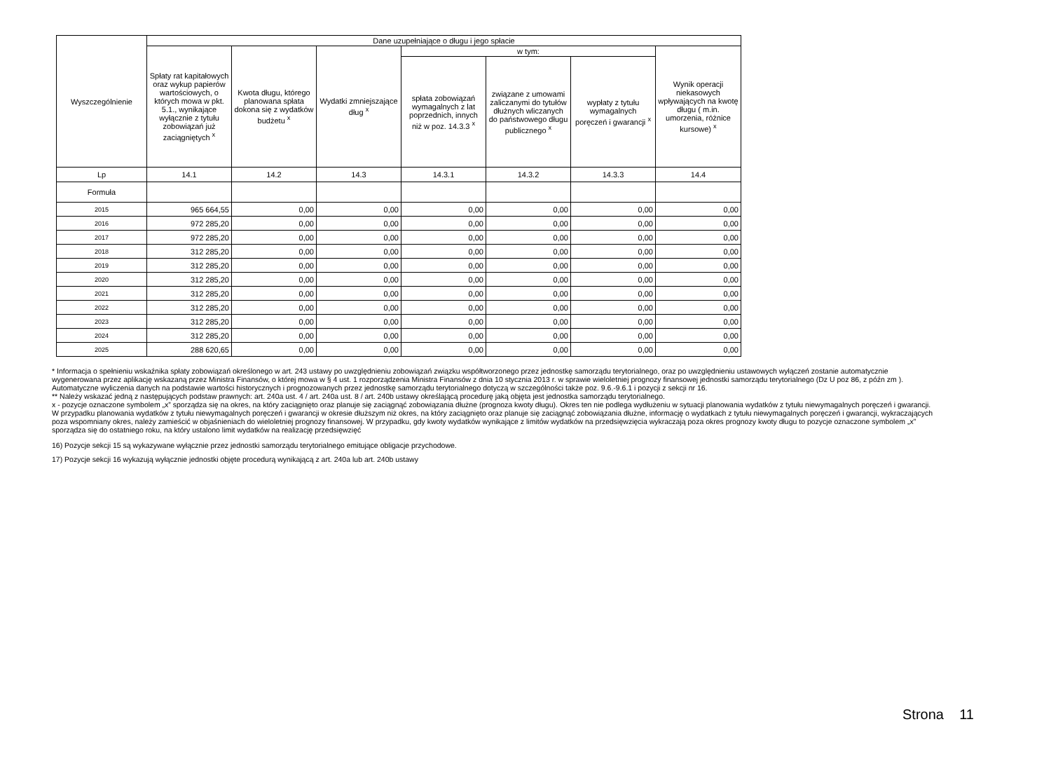| Wyszczególnienie | Dane uzupełniające o długu i jego spłacie | | | | | | |
| --- | --- | --- | --- | --- | --- | --- | --- |
| | Spłaty rat kapitałowych oraz wykup papierów wartościowych, o których mowa w pkt. 5.1., wynikające wyłącznie z tytułu zobowiązań już zaciągniętych <sup>x</sup> | Kwota długu, którego planowana spłata dokona się z wydatków budżetu <sup>x</sup> | Wydatki zmniejszające dług <sup>x</sup> | w tym: | | | Wynik operacji niekasowych wpływających na kwotę długu ( m.in. umorzenia, różnice kursowe) <sup>x</sup> |
| | | | | spłata zobowiązań wymagalnych z lat poprzednich, innych niż w poz. 14.3.3 <sup>x</sup> | związane z umowami zaliczanymi do tytułów dłużnych wliczanych do państwowego długu publicznego <sup>x</sup> | wypłaty z tytułu wymagalnych poręczeń i gwarancji <sup>x</sup> | |
| Lp | 14.1 | 14.2 | 14.3 | 14.3.1 | 14.3.2 | 14.3.3 | 14.4 |
| Formuła | | | | | | | |
| 2015 | 965 664,55 | 0,00 | 0,00 | 0,00 | 0,00 | 0,00 | 0,00 |
| 2016 | 972 285,20 | 0,00 | 0,00 | 0,00 | 0,00 | 0,00 | 0,00 |
| 2017 | 972 285,20 | 0,00 | 0,00 | 0,00 | 0,00 | 0,00 | 0,00 |
| 2018 | 312 285,20 | 0,00 | 0,00 | 0,00 | 0,00 | 0,00 | 0,00 |
| 2019 | 312 285,20 | 0,00 | 0,00 | 0,00 | 0,00 | 0,00 | 0,00 |
| 2020 | 312 285,20 | 0,00 | 0,00 | 0,00 | 0,00 | 0,00 | 0,00 |
| 2021 | 312 285,20 | 0,00 | 0,00 | 0,00 | 0,00 | 0,00 | 0,00 |
| 2022 | 312 285,20 | 0,00 | 0,00 | 0,00 | 0,00 | 0,00 | 0,00 |
| 2023 | 312 285,20 | 0,00 | 0,00 | 0,00 | 0,00 | 0,00 | 0,00 |
| 2024 | 312 285,20 | 0,00 | 0,00 | 0,00 | 0,00 | 0,00 | 0,00 |
| 2025 | 288 620,65 | 0,00 | 0,00 | 0,00 | 0,00 | 0,00 | 0,00 |
* Informacja o spełnieniu wskaźnika spłaty zobowiązań określonego w art. 243 ustawy po uwzględnieniu zobowiązań związku współtworzonego przez jednostkę samorządu terytorialnego, oraz po uwzględnieniu ustawowych wyłączeń zostanie automatycznie wygenerowana przez aplikację wskazaną przez Ministra Finansów, o której mowa w § 4 ust. 1 rozporządzenia Ministra Finansów z dnia 10 stycznia 2013 r. w sprawie wieloletniej prognozy finansowej jednostki samorządu terytorialnego (Dz U poz 86, z późn zm ). Automatyczne wyliczenia danych na podstawie wartości historycznych i prognozowanych przez jednostkę samorządu terytorialnego dotyczą w szczególności także poz. 9.6.-9.6.1 i pozycji z sekcji nr 16.
** Należy wskazać jedną z następujących podstaw prawnych: art. 240a ust. 4 / art. 240a ust. 8 / art. 240b ustawy określającą procedurę jaką objęta jest jednostka samorządu terytorialnego.
x - pozycje oznaczone symbolem „x” sporządza się na okres, na który zaciągnięto oraz planuje się zaciągnąć zobowiązania dłużne (prognoza kwoty długu). Okres ten nie podlega wydłużeniu w sytuacji planowania wydatków z tytułu niewymagalnych poręczeń i gwarancji. W przypadku planowania wydatków z tytułu niewymagalnych poręczeń i gwarancji w okresie dłuższym niż okres, na który zaciągnięto oraz planuje się zaciągnąć zobowiązania dłużne, informację o wydatkach z tytułu niewymagalnych poręczeń i gwarancji, wykraczających poza wspomniany okres, należy zamieścić w objaśnieniach do wieloletniej prognozy finansowej. W przypadku, gdy kwoty wydatków wynikające z limitów wydatków na przedsięwzięcia wykraczają poza okres prognozy kwoty długu to pozycje oznaczone symbolem „x” sporządza się do ostatniego roku, na który ustalono limit wydatków na realizację przedsięwzięć
16) Pozycje sekcji 15 są wykazywane wyłącznie przez jednostki samorządu terytorialnego emitujące obligacje przychodowe.
17) Pozycje sekcji 16 wykazują wyłącznie jednostki objęte procedurą wynikającą z art. 240a lub art. 240b ustawy
Strona 11